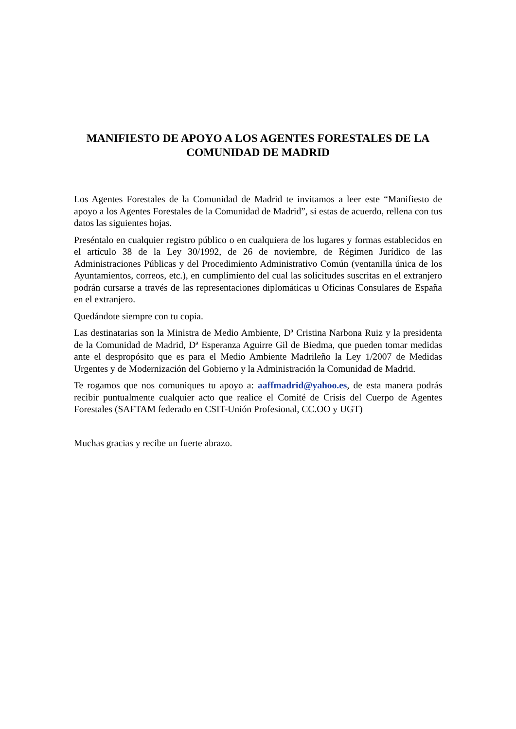MANIFIESTO DE APOYO A LOS AGENTES FORESTALES DE LA COMUNIDAD DE MADRID
Los Agentes Forestales de la Comunidad de Madrid te invitamos a leer este “Manifiesto de apoyo a los Agentes Forestales de la Comunidad de Madrid”, si estas de acuerdo, rellena con tus datos las siguientes hojas.
Preséntalo en cualquier registro público o en cualquiera de los lugares y formas establecidos en el artículo 38 de la Ley 30/1992, de 26 de noviembre, de Régimen Jurídico de las Administraciones Públicas y del Procedimiento Administrativo Común (ventanilla única de los Ayuntamientos, correos, etc.), en cumplimiento del cual las solicitudes suscritas en el extranjero podrán cursarse a través de las representaciones diplomáticas u Oficinas Consulares de España en el extranjero.
Quedándote siempre con tu copia.
Las destinatarias son la Ministra de Medio Ambiente, Dª Cristina Narbona Ruiz y la presidenta de la Comunidad de Madrid, Dª Esperanza Aguirre Gil de Biedma, que pueden tomar medidas ante el despropósito que es para el Medio Ambiente Madrileño la Ley 1/2007 de Medidas Urgentes y de Modernización del Gobierno y la Administración la Comunidad de Madrid.
Te rogamos que nos comuniques tu apoyo a: aaffmadrid@yahoo.es, de esta manera podrás recibir puntualmente cualquier acto que realice el Comité de Crisis del Cuerpo de Agentes Forestales (SAFTAM federado en CSIT-Unión Profesional, CC.OO y UGT)
Muchas gracias y recibe un fuerte abrazo.